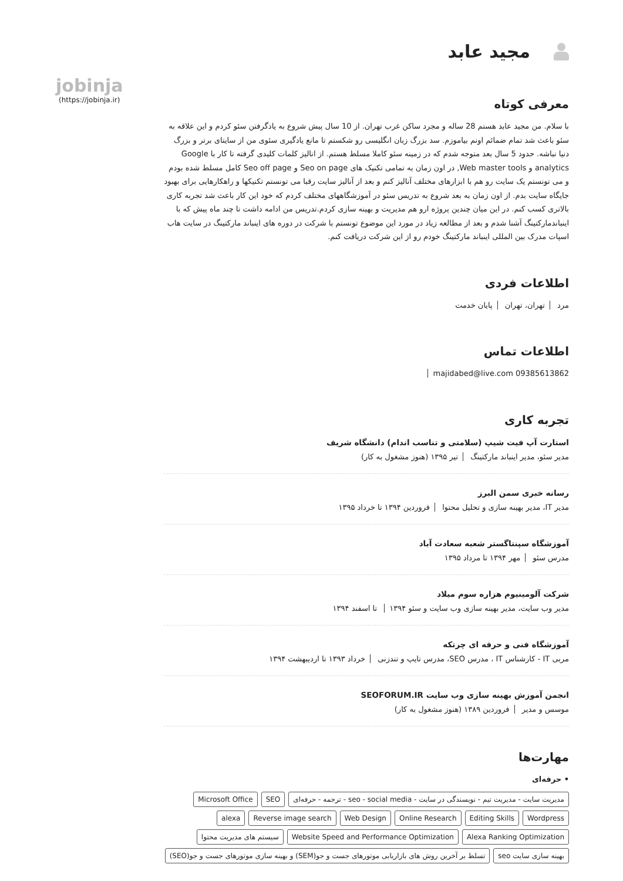jobinja
(https://jobinja.ir)
مجید عابد
معرفی کوتاه
با سلام. من مجید عابد هستم 28 ساله و مجرد ساکن غرب تهران. از 10 سال پیش شروع به یادگرفتن سئو کردم و این علاقه به سئو باعث شد تمام ضمائم اونم بیاموزم. سد بزرگ زبان انگلیسی رو شکستم تا مانع یادگیری سئوی من از سایتای برتر و بزرگ دنیا نباشه. حدود 5 سال بعد متوجه شدم که در زمینه سئو کاملا مسلط هستم. از انالیز کلمات کلیدی گرفته تا کار با Google analytics و Web master tools, در اون زمان به تمامی تکنیک های Seo on page و Seo off page کامل مسلط شده بودم و می تونستم یک سایت رو هم با ابزارهای مختلف آنالیز کنم و بعد از آنالیز سایت رقبا می تونستم تکنیکها و راهکارهایی برای بهبود جایگاه سایت بدم. از اون زمان به بعد شروع به تدریس سئو در آموزشگاههای مختلف کردم که خود این کار باعث شد تجربه کاری بالاتری کسب کنم. در این میان چندین پروژه ارو هم مدیریت و بهینه سازی کردم.تدریس من ادامه داشت تا چند ماه پیش که با اینباندمارکتینگ آشنا شدم و بعد از مطالعه زیاد در مورد این موضوع تونستم با شرکت در دوره های اینباند مارکتینگ در سایت هاب اسپات مدرک بین المللی اینباند مارکتینگ خودم رو از این شرکت دریافت کنم.
اطلاعات فردی
مرد تهران، تهران پایان خدمت
اطلاعات تماس
09385613862 majidabed@live.com
تجربه کاری
استارت آپ فیت شیپ (سلامتی و تناسب اندام) دانشگاه شریف
مدیر سئو، مدیر اینباند مارکتینگ تیر ۱۳۹۵ (هنوز مشغول به کار)
رسانه خبری سمن البرز
مدیر IT، مدیر بهینه سازی و تحلیل محتوا فروردین ۱۳۹۴ تا خرداد ۱۳۹۵
آموزشگاه سپنتاگستر شعبه سعادت آباد
مدرس سئو مهر ۱۳۹۴ تا مرداد ۱۳۹۵
شرکت آلومینیوم هزاره سوم میلاد
مدیر وب سایت، مدیر بهینه سازی وب سایت و سئو ۱۳۹۴ تا اسفند ۱۳۹۴
آموزشگاه فنی و حرفه ای چرتکه
مربی IT - کارشناس IT ، مدرس SEO، مدرس تایپ و تندزنی خرداد ۱۳۹۳ تا اردیبهشت ۱۳۹۴
انجمن آموزش بهینه سازی وب سایت SEOFORUM.IR
موسس و مدیر فروردین ۱۳۸۹ (هنوز مشغول به کار)
مهارت‌ها
• حرفه‌ای
مدیریت سایت - مدیریت تیم - نویسندگی در سایت - seo - social media - ترجمه - حرفه‌ای SEO Microsoft Office Wordpress Editing Skills Online Research Web Design Reverse image search alexa Alexa Ranking Optimization Website Speed and Performance Optimization سیستم های مدیریت محتوا بهینه سازی سایت seo تسلط بر آخرین روش های بازاریابی موتورهای جست و جو(SEM) و بهینه سازی موتورهای جست و جو(SEO)